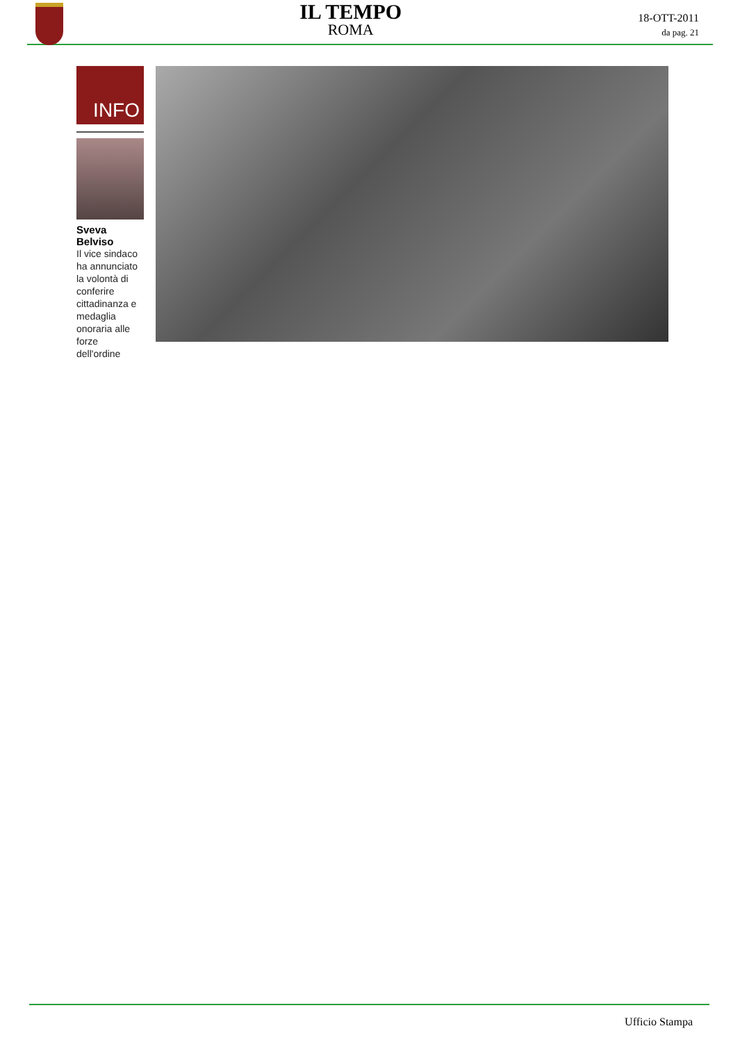IL TEMPO
ROMA
18-OTT-2011
da pag. 21
INFO
Sveva Belviso
Il vice sindaco ha annunciato la volontà di conferire cittadinanza e medaglia onoraria alle forze dell'ordine
Ufficio Stampa